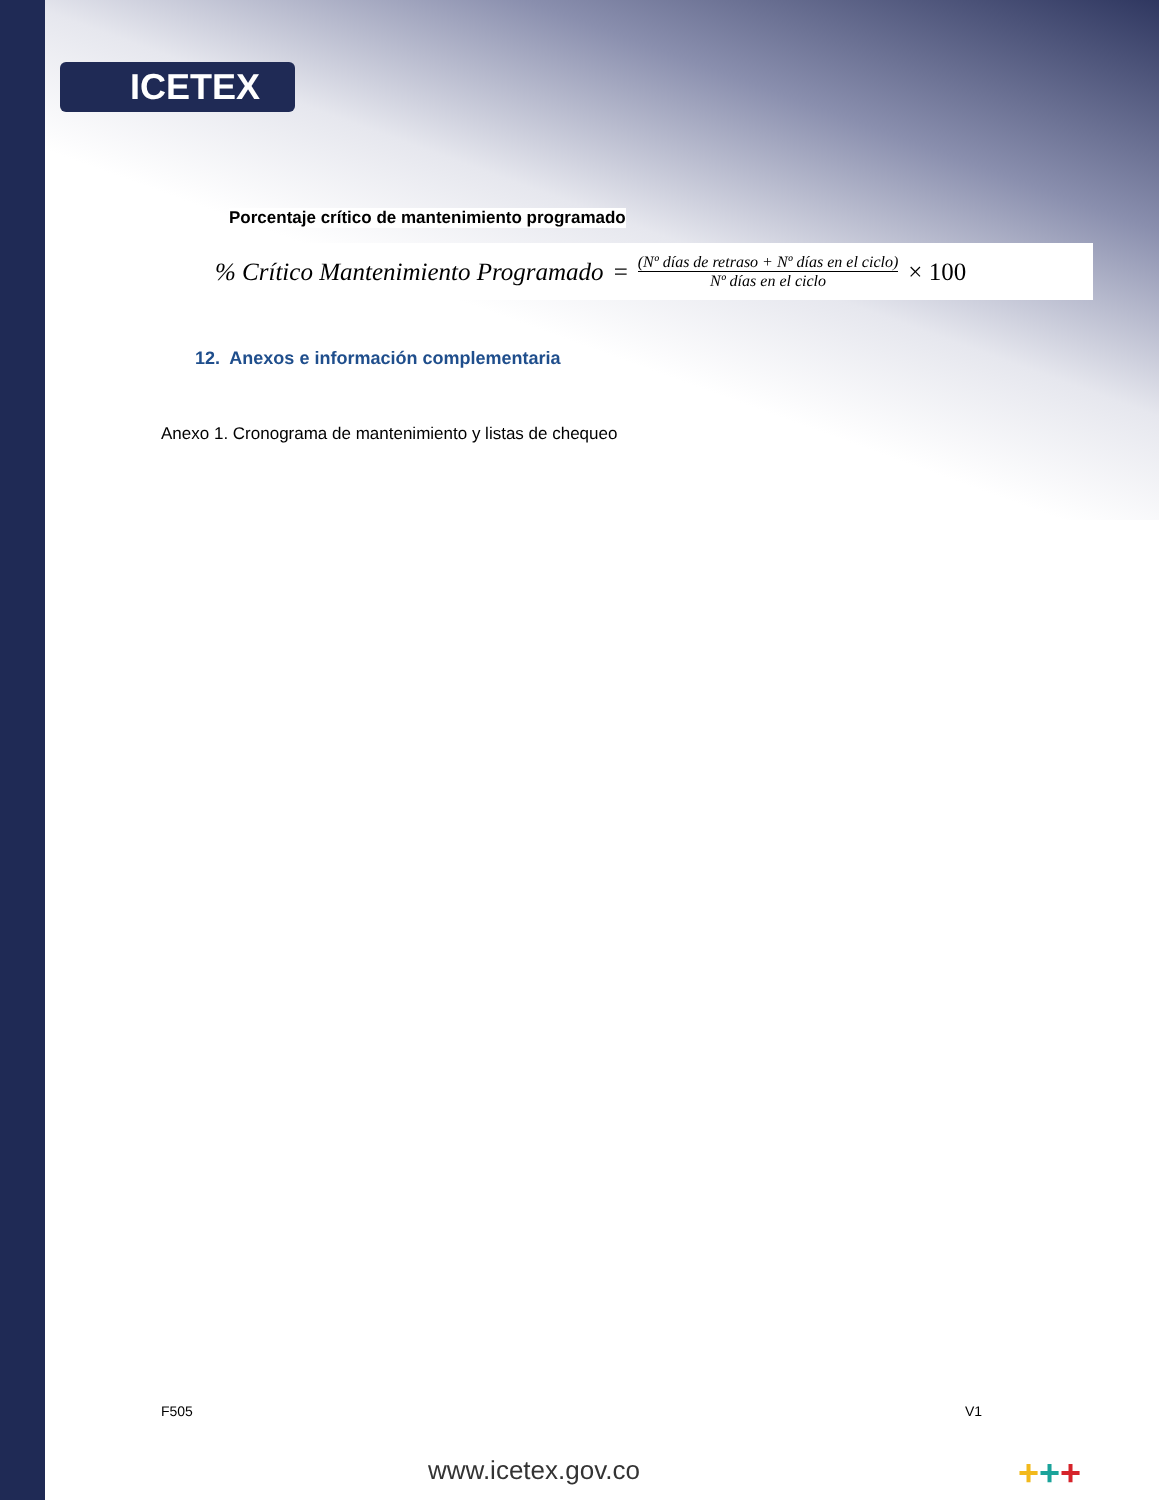ICETEX
Porcentaje crítico de mantenimiento programado
% Crítico Mantenimiento Programado = (Nº días de retraso + Nº días en el ciclo) Nº días en el ciclo × 100
12. Anexos e información complementaria
Anexo 1. Cronograma de mantenimiento y listas de chequeo
F505 V1
www.icetex.gov.co +++